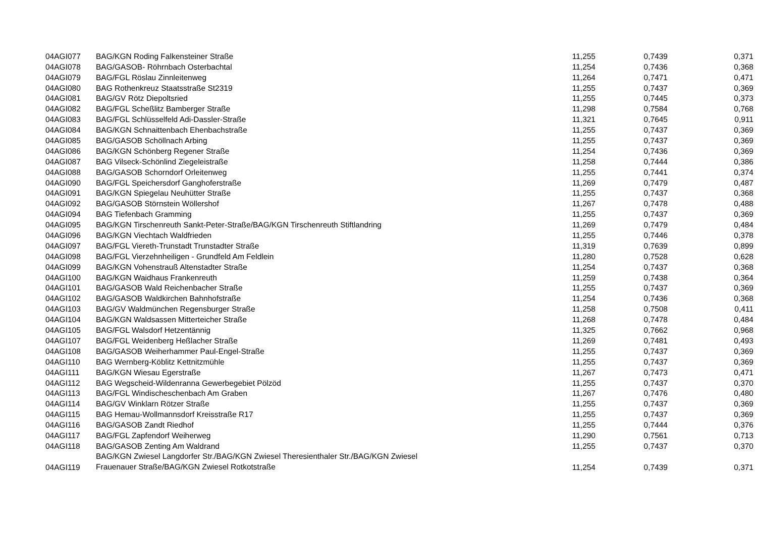| 04AGI077 | BAG/KGN Roding Falkensteiner Straße | 11,255 | 0,7439 | 0,371 |
| 04AGI078 | BAG/GASOB- Röhrnbach Osterbachtal | 11,254 | 0,7436 | 0,368 |
| 04AGI079 | BAG/FGL Röslau Zinnleitenweg | 11,264 | 0,7471 | 0,471 |
| 04AGI080 | BAG Rothenkreuz Staatsstraße St2319 | 11,255 | 0,7437 | 0,369 |
| 04AGI081 | BAG/GV Rötz Diepoltsried | 11,255 | 0,7445 | 0,373 |
| 04AGI082 | BAG/FGL Scheßlitz Bamberger Straße | 11,298 | 0,7584 | 0,768 |
| 04AGI083 | BAG/FGL Schlüsselfeld Adi-Dassler-Straße | 11,321 | 0,7645 | 0,911 |
| 04AGI084 | BAG/KGN Schnaittenbach Ehenbachstraße | 11,255 | 0,7437 | 0,369 |
| 04AGI085 | BAG/GASOB Schöllnach Arbing | 11,255 | 0,7437 | 0,369 |
| 04AGI086 | BAG/KGN Schönberg Regener Straße | 11,254 | 0,7436 | 0,369 |
| 04AGI087 | BAG Vilseck-Schönlind Ziegeleistraße | 11,258 | 0,7444 | 0,386 |
| 04AGI088 | BAG/GASOB Schorndorf Orleitenweg | 11,255 | 0,7441 | 0,374 |
| 04AGI090 | BAG/FGL Speichersdorf Ganghoferstraße | 11,269 | 0,7479 | 0,487 |
| 04AGI091 | BAG/KGN Spiegelau Neuhütter Straße | 11,255 | 0,7437 | 0,368 |
| 04AGI092 | BAG/GASOB Störnstein Wöllershof | 11,267 | 0,7478 | 0,488 |
| 04AGI094 | BAG Tiefenbach Gramming | 11,255 | 0,7437 | 0,369 |
| 04AGI095 | BAG/KGN Tirschenreuth Sankt-Peter-Straße/BAG/KGN Tirschenreuth Stiftlandring | 11,269 | 0,7479 | 0,484 |
| 04AGI096 | BAG/KGN Viechtach Waldfrieden | 11,255 | 0,7446 | 0,378 |
| 04AGI097 | BAG/FGL Viereth-Trunstadt Trunstadter Straße | 11,319 | 0,7639 | 0,899 |
| 04AGI098 | BAG/FGL Vierzehnheiligen - Grundfeld Am Feldlein | 11,280 | 0,7528 | 0,628 |
| 04AGI099 | BAG/KGN Vohenstrauß Altenstadter Straße | 11,254 | 0,7437 | 0,368 |
| 04AGI100 | BAG/KGN Waidhaus Frankenreuth | 11,259 | 0,7438 | 0,364 |
| 04AGI101 | BAG/GASOB Wald Reichenbacher Straße | 11,255 | 0,7437 | 0,369 |
| 04AGI102 | BAG/GASOB Waldkirchen Bahnhofstraße | 11,254 | 0,7436 | 0,368 |
| 04AGI103 | BAG/GV Waldmünchen Regensburger Straße | 11,258 | 0,7508 | 0,411 |
| 04AGI104 | BAG/KGN Waldsassen Mitterteicher Straße | 11,268 | 0,7478 | 0,484 |
| 04AGI105 | BAG/FGL Walsdorf Hetzentännig | 11,325 | 0,7662 | 0,968 |
| 04AGI107 | BAG/FGL Weidenberg Heßlacher Straße | 11,269 | 0,7481 | 0,493 |
| 04AGI108 | BAG/GASOB Weiherhammer Paul-Engel-Straße | 11,255 | 0,7437 | 0,369 |
| 04AGI110 | BAG Wernberg-Köblitz Kettnitzmühle | 11,255 | 0,7437 | 0,369 |
| 04AGI111 | BAG/KGN Wiesau Egerstraße | 11,267 | 0,7473 | 0,471 |
| 04AGI112 | BAG Wegscheid-Wildenranna Gewerbegebiet Pölzöd | 11,255 | 0,7437 | 0,370 |
| 04AGI113 | BAG/FGL Windischeschenbach Am Graben | 11,267 | 0,7476 | 0,480 |
| 04AGI114 | BAG/GV Winklarn Rötzer Straße | 11,255 | 0,7437 | 0,369 |
| 04AGI115 | BAG Hemau-Wollmannsdorf Kreisstraße R17 | 11,255 | 0,7437 | 0,369 |
| 04AGI116 | BAG/GASOB Zandt Riedhof | 11,255 | 0,7444 | 0,376 |
| 04AGI117 | BAG/FGL Zapfendorf Weiherweg | 11,290 | 0,7561 | 0,713 |
| 04AGI118 | BAG/GASOB Zenting Am Waldrand | 11,255 | 0,7437 | 0,370 |
| 04AGI119 | BAG/KGN Zwiesel Langdorfer Str./BAG/KGN Zwiesel Theresienthaler Str./BAG/KGN Zwiesel Frauenauer Straße/BAG/KGN Zwiesel Rotkotstraße | 11,254 | 0,7439 | 0,371 |